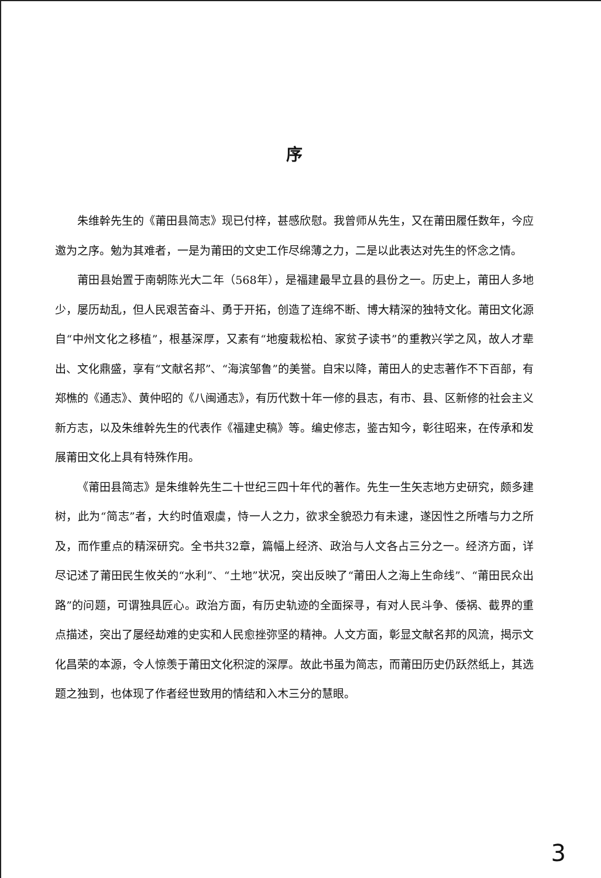序
朱维幹先生的《莆田县简志》现已付梓，甚感欣慰。我曾师从先生，又在莆田履任数年，今应邀为之序。勉为其难者，一是为莆田的文史工作尽绵薄之力，二是以此表达对先生的怀念之情。
莆田县始置于南朝陈光大二年（568年），是福建最早立县的县份之一。历史上，莆田人多地少，屡历劫乱，但人民艰苦奋斗、勇于开拓，创造了连绵不断、博大精深的独特文化。莆田文化源自“中州文化之移植”，根基深厚，又素有“地瘦栽松柏、家贫子读书”的重教兴学之风，故人才辈出、文化鼎盛，享有“文献名邦”、“海滨邹鲁”的美誉。自宋以降，莆田人的史志著作不下百部，有郑樵的《通志》、黄仲昭的《八闽通志》，有历代数十年一修的县志，有市、县、区新修的社会主义新方志，以及朱维幹先生的代表作《福建史稿》等。编史修志，鉴古知今，彰往昭来，在传承和发展莆田文化上具有特殊作用。
《莆田县简志》是朱维幹先生二十世纪三四十年代的著作。先生一生矢志地方史研究，颇多建树，此为“简志”者，大约时值艰虞，恃一人之力，欲求全貌恐力有未逮，遂因性之所嗜与力之所及，而作重点的精深研究。全书共32章，篇幅上经济、政治与人文各占三分之一。经济方面，详尽记述了莆田民生攸关的“水利”、“土地”状况，突出反映了“莆田人之海上生命线”、“莆田民众出路”的问题，可谓独具匠心。政治方面，有历史轨迹的全面探寻，有对人民斗争、倭祸、截界的重点描述，突出了屡经劫难的史实和人民愈挫弥坚的精神。人文方面，彰显文献名邦的风流，揭示文化昌荣的本源，令人惊羡于莆田文化积淀的深厚。故此书虽为简志，而莆田历史仍跃然纸上，其选题之独到，也体现了作者经世致用的情结和入木三分的慧眼。
3